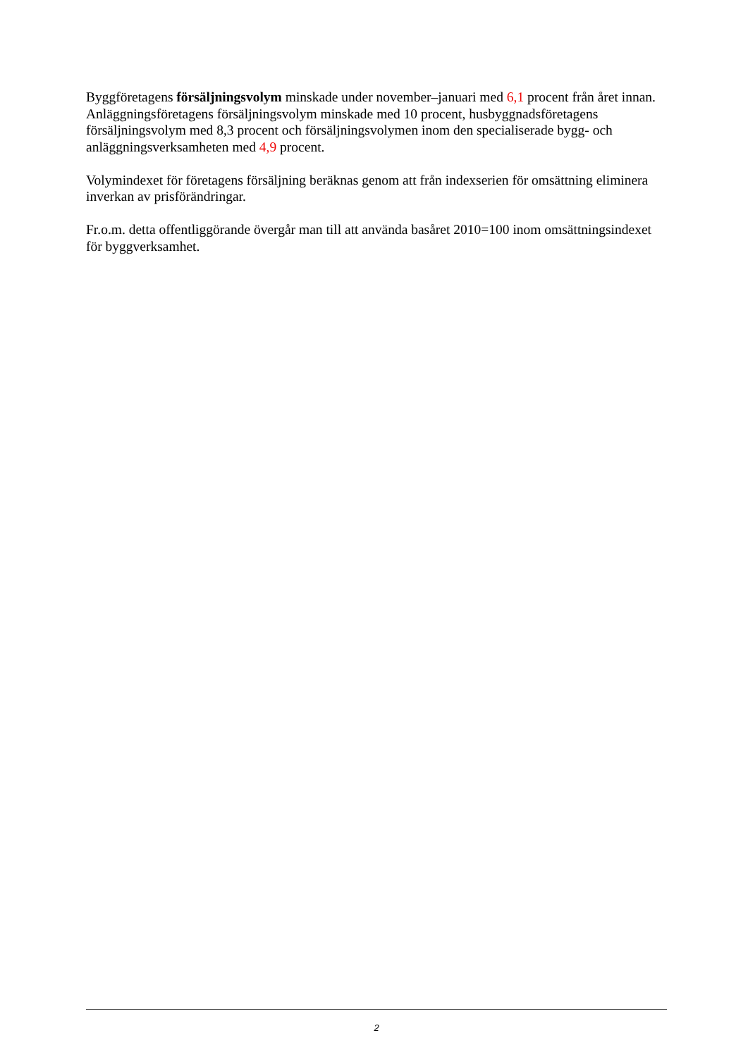Byggföretagens försäljningsvolym minskade under november–januari med 6,1 procent från året innan. Anläggningsföretagens försäljningsvolym minskade med 10 procent, husbyggnadsföretagens försäljningsvolym med 8,3 procent och försäljningsvolymen inom den specialiserade bygg- och anläggningsverksamheten med 4,9 procent.
Volymindexet för företagens försäljning beräknas genom att från indexserien för omsättning eliminera inverkan av prisförändringar.
Fr.o.m. detta offentliggörande övergår man till att använda basåret 2010=100 inom omsättningsindexet för byggverksamhet.
2